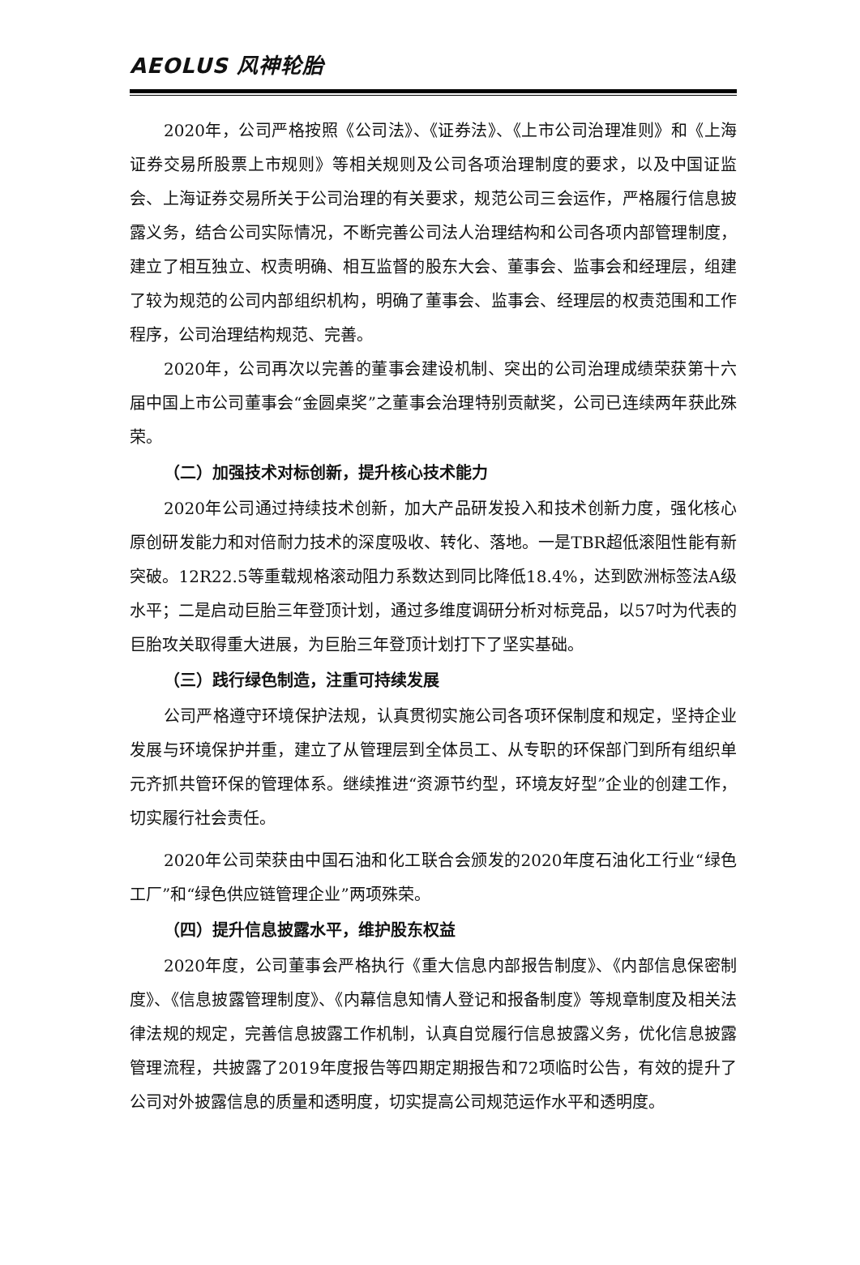AEOLUS 风神轮胎
2020年，公司严格按照《公司法》、《证券法》、《上市公司治理准则》和《上海证券交易所股票上市规则》等相关规则及公司各项治理制度的要求，以及中国证监会、上海证券交易所关于公司治理的有关要求，规范公司三会运作，严格履行信息披露义务，结合公司实际情况，不断完善公司法人治理结构和公司各项内部管理制度，建立了相互独立、权责明确、相互监督的股东大会、董事会、监事会和经理层，组建了较为规范的公司内部组织机构，明确了董事会、监事会、经理层的权责范围和工作程序，公司治理结构规范、完善。
2020年，公司再次以完善的董事会建设机制、突出的公司治理成绩荣获第十六届中国上市公司董事会“金圆桌奖”之董事会治理特别贡献奖，公司已连续两年获此殊荣。
（二）加强技术对标创新，提升核心技术能力
2020年公司通过持续技术创新，加大产品研发投入和技术创新力度，强化核心原创研发能力和对倍耐力技术的深度吸收、转化、落地。一是TBR超低滚阻性能有新突破。12R22.5等重载规格滚动阻力系数达到同比降低18.4%，达到欧洲标签法A级水平；二是启动巨胎三年登顶计划，通过多维度调研分析对标竞品，以57吋为代表的巨胎攻关取得重大进展，为巨胎三年登顶计划打下了坚实基础。
（三）践行绿色制造，注重可持续发展
公司严格遵守环境保护法规，认真贯彻实施公司各项环保制度和规定，坚持企业发展与环境保护并重，建立了从管理层到全体员工、从专职的环保部门到所有组织单元齐抓共管环保的管理体系。继续推进“资源节约型，环境友好型”企业的创建工作，切实履行社会责任。
2020年公司荣获由中国石油和化工联合会颁发的2020年度石油化工行业“绿色工厂”和“绿色供应链管理企业”两项殊荣。
（四）提升信息披露水平，维护股东权益
2020年度，公司董事会严格执行《重大信息内部报告制度》、《内部信息保密制度》、《信息披露管理制度》、《内幕信息知情人登记和报备制度》等规章制度及相关法律法规的规定，完善信息披露工作机制，认真自觉履行信息披露义务，优化信息披露管理流程，共披露了2019年度报告等四期定期报告和72项临时公告，有效的提升了公司对外披露信息的质量和透明度，切实提高公司规范运作水平和透明度。